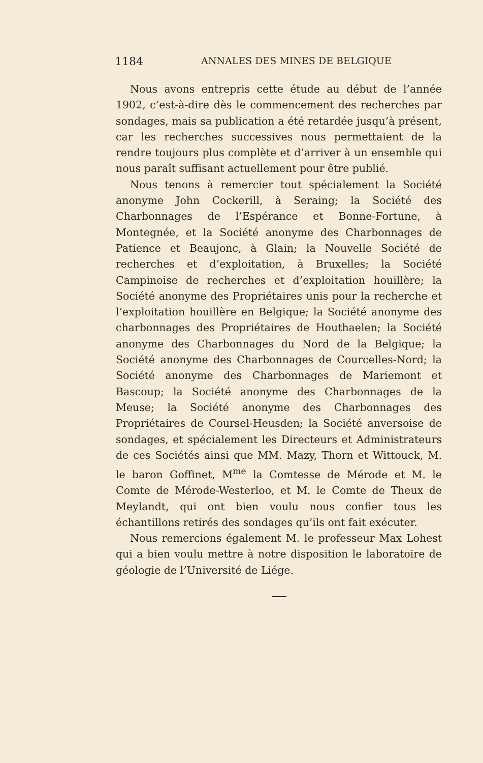1184 ANNALES DES MINES DE BELGIQUE
Nous avons entrepris cette étude au début de l’année 1902, c’est-à-dire dès le commencement des recherches par sondages, mais sa publication a été retardée jusqu’à présent, car les recherches successives nous permettaient de la rendre toujours plus complète et d’arriver à un ensemble qui nous paraît suffisant actuellement pour être publié.
Nous tenons à remercier tout spécialement la Société anonyme John Cockerill, à Seraing; la Société des Charbonnages de l’Espérance et Bonne-Fortune, à Montegnée, et la Société anonyme des Charbonnages de Patience et Beaujonc, à Glain; la Nouvelle Société de recherches et d’exploitation, à Bruxelles; la Société Campinoise de recherches et d’exploitation houillère; la Société anonyme des Propriétaires unis pour la recherche et l’exploitation houillère en Belgique; la Société anonyme des charbonnages des Propriétaires de Houthaelen; la Société anonyme des Charbonnages du Nord de la Belgique; la Société anonyme des Charbonnages de Courcelles-Nord; la Société anonyme des Charbonnages de Mariemont et Bascoup; la Société anonyme des Charbonnages de la Meuse; la Société anonyme des Charbonnages des Propriétaires de Coursel-Heusden; la Société anversoise de sondages, et spécialement les Directeurs et Administrateurs de ces Sociétés ainsi que MM. Mazy, Thorn et Wittouck, M. le baron Goffinet, M<sup>me</sup> la Comtesse de Mérode et M. le Comte de Mérode-Westerloo, et M. le Comte de Theux de Meylandt, qui ont bien voulu nous confier tous les échantillons retirés des sondages qu’ils ont fait exécuter.
Nous remercions également M. le professeur Max Lohest qui a bien voulu mettre à notre disposition le laboratoire de géologie de l’Université de Liége.